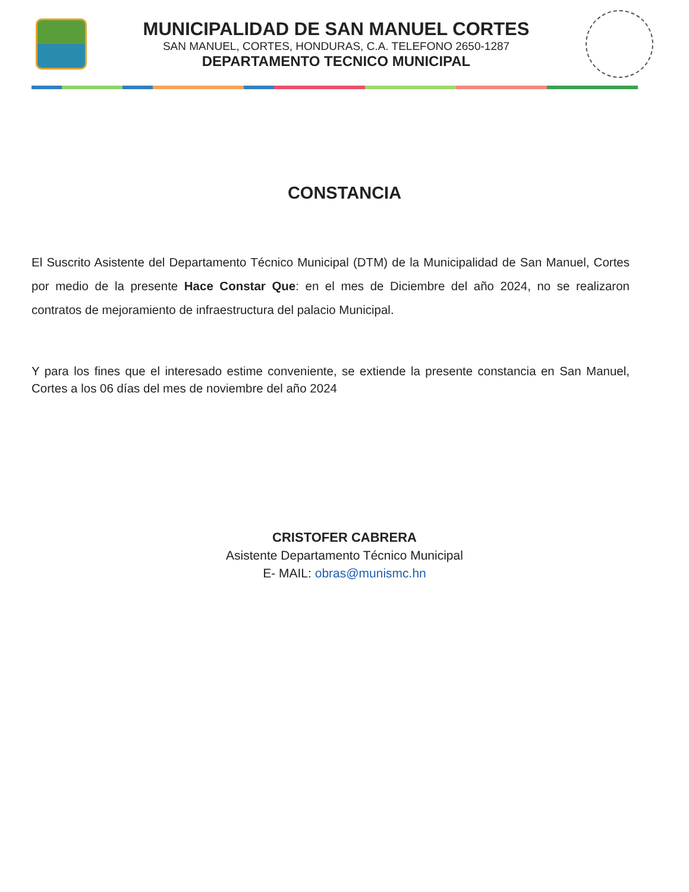MUNICIPALIDAD DE SAN MANUEL CORTES
SAN MANUEL, CORTES, HONDURAS, C.A. TELEFONO 2650-1287
DEPARTAMENTO TECNICO MUNICIPAL
CONSTANCIA
El Suscrito Asistente del Departamento Técnico Municipal (DTM) de la Municipalidad de San Manuel, Cortes por medio de la presente Hace Constar Que: en el mes de Diciembre del año 2024, no se realizaron contratos de mejoramiento de infraestructura del palacio Municipal.
Y para los fines que el interesado estime conveniente, se extiende la presente constancia en San Manuel, Cortes a los 06 días del mes de noviembre del año 2024
CRISTOFER CABRERA
Asistente Departamento Técnico Municipal
E- MAIL: obras@munismc.hn